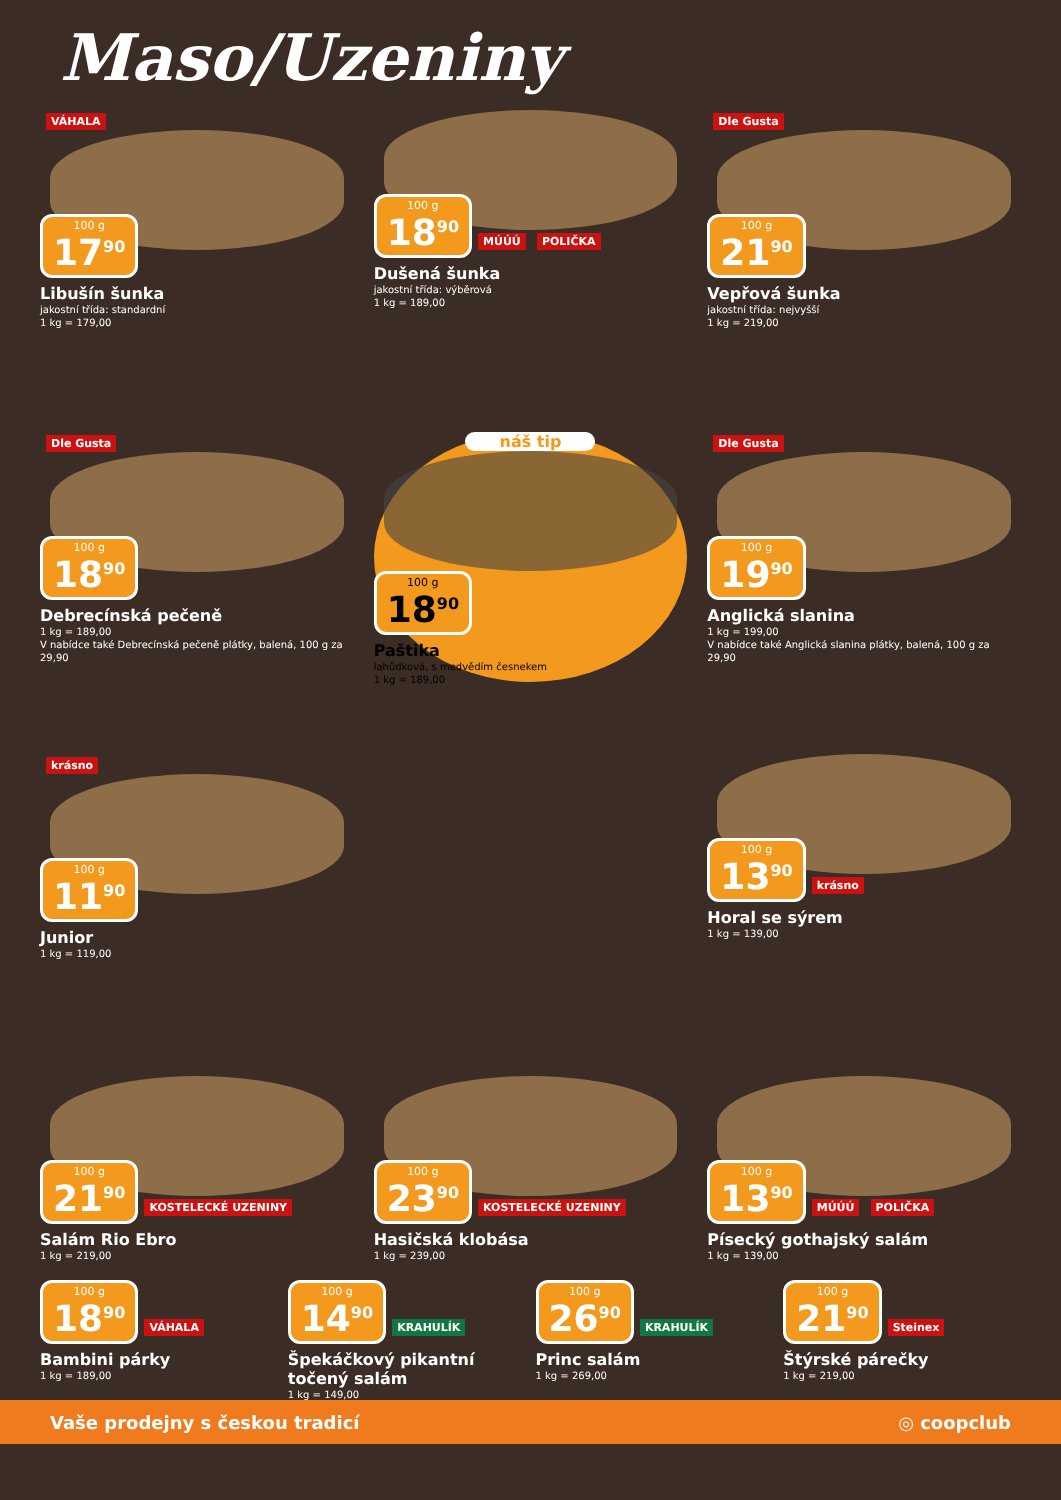Maso/Uzeniny
VÁHALA
100 g 17<sup>90</sup>
Libušín šunka
jakostní třída: standardní
1 kg = 179,00
100 g 18<sup>90</sup>
MÚÚÚ POLIČKA
Dušená šunka
jakostní třída: výběrová
1 kg = 189,00
Dle Gusta
100 g 21<sup>90</sup>
Vepřová šunka
jakostní třída: nejvyšší
1 kg = 219,00
Dle Gusta
100 g 18<sup>90</sup>
Debrecínská pečeně
1 kg = 189,00
V nabídce také Debrecínská pečeně plátky, balená, 100 g za 29,90
náš tip
100 g 18<sup>90</sup>
Paštika
lahůdková, s medvědím česnekem
1 kg = 189,00
Dle Gusta
100 g 19<sup>90</sup>
Anglická slanina
1 kg = 199,00
V nabídce také Anglická slanina plátky, balená, 100 g za 29,90
krásno
100 g 11<sup>90</sup>
Junior
1 kg = 119,00
100 g 13<sup>90</sup>
krásno
Horal se sýrem
1 kg = 139,00
100 g 21<sup>90</sup>
KOSTELECKÉ UZENINY
Salám Rio Ebro
1 kg = 219,00
100 g 23<sup>90</sup>
KOSTELECKÉ UZENINY
Hasičská klobása
1 kg = 239,00
100 g 13<sup>90</sup>
MÚÚÚ POLIČKA
Písecký gothajský salám
1 kg = 139,00
100 g 18<sup>90</sup>
VÁHALA
Bambini párky
1 kg = 189,00
100 g 14<sup>90</sup>
KRAHULÍK
Špekáčkový pikantní točený salám
1 kg = 149,00
100 g 26<sup>90</sup>
KRAHULÍK
Princ salám
1 kg = 269,00
100 g 21<sup>90</sup>
Steinex
Štýrské párečky
1 kg = 219,00
Vaše prodejny s českou tradicí ◎ coopclub